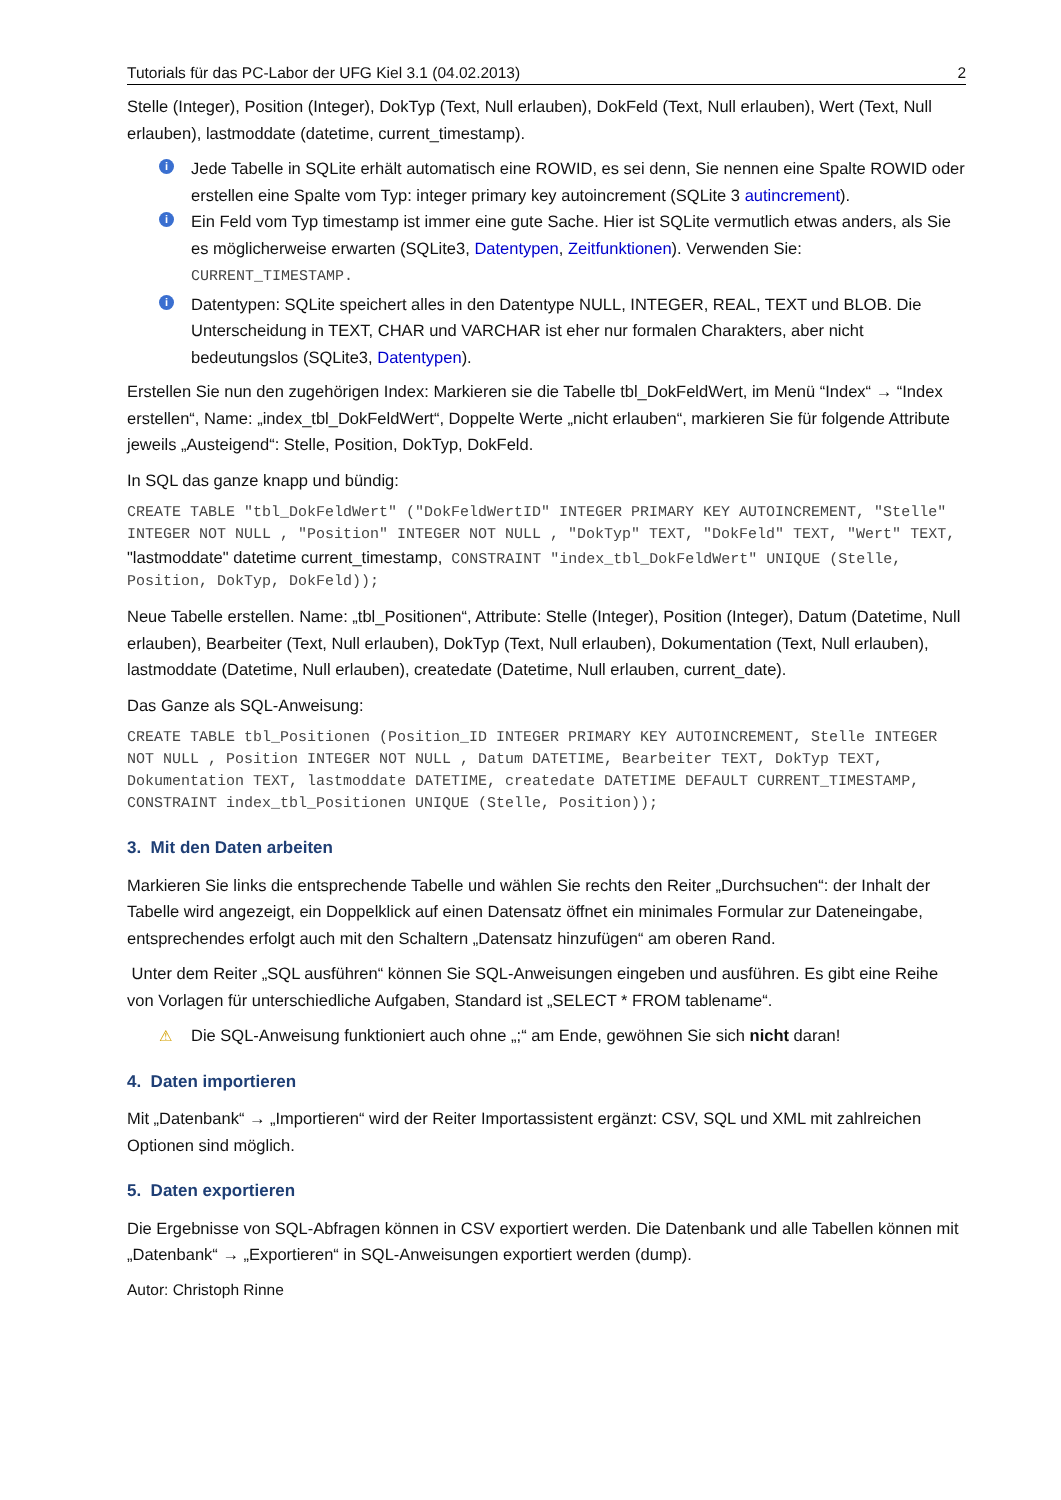Tutorials für das PC-Labor der UFG Kiel 3.1 (04.02.2013) 2
Stelle (Integer), Position (Integer), DokTyp (Text, Null erlauben), DokFeld (Text, Null erlauben), Wert (Text, Null erlauben), lastmoddate (datetime, current_timestamp).
i Jede Tabelle in SQLite erhält automatisch eine ROWID, es sei denn, Sie nennen eine Spalte ROWID oder erstellen eine Spalte vom Typ: integer primary key autoincrement (SQLite 3 autincrement).
i Ein Feld vom Typ timestamp ist immer eine gute Sache. Hier ist SQLite vermutlich etwas anders, als Sie es möglicherweise erwarten (SQLite3, Datentypen, Zeitfunktionen). Verwenden Sie: CURRENT_TIMESTAMP.
i Datentypen: SQLite speichert alles in den Datentype NULL, INTEGER, REAL, TEXT und BLOB. Die Unterscheidung in TEXT, CHAR und VARCHAR ist eher nur formalen Charakters, aber nicht bedeutungslos (SQLite3, Datentypen).
Erstellen Sie nun den zugehörigen Index: Markieren sie die Tabelle tbl_DokFeldWert, im Menü “Index“ → “Index erstellen“, Name: „index_tbl_DokFeldWert“, Doppelte Werte „nicht erlauben“, markieren Sie für folgende Attribute jeweils „Austeigend“: Stelle, Position, DokTyp, DokFeld.
In SQL das ganze knapp und bündig:
CREATE TABLE "tbl_DokFeldWert" ("DokFeldWertID" INTEGER PRIMARY KEY AUTOINCREMENT, "Stelle" INTEGER NOT NULL , "Position" INTEGER NOT NULL , "DokTyp" TEXT, "DokFeld" TEXT, "Wert" TEXT, "lastmoddate" datetime current_timestamp, CONSTRAINT "index_tbl_DokFeldWert" UNIQUE (Stelle, Position, DokTyp, DokFeld));
Neue Tabelle erstellen. Name: „tbl_Positionen“, Attribute: Stelle (Integer), Position (Integer), Datum (Datetime, Null erlauben), Bearbeiter (Text, Null erlauben), DokTyp (Text, Null erlauben), Dokumentation (Text, Null erlauben), lastmoddate (Datetime, Null erlauben), createdate (Datetime, Null erlauben, current_date).
Das Ganze als SQL-Anweisung:
CREATE TABLE tbl_Positionen (Position_ID INTEGER PRIMARY KEY AUTOINCREMENT, Stelle INTEGER NOT NULL , Position INTEGER NOT NULL , Datum DATETIME, Bearbeiter TEXT, DokTyp TEXT, Dokumentation TEXT, lastmoddate DATETIME, createdate DATETIME DEFAULT CURRENT_TIMESTAMP, CONSTRAINT index_tbl_Positionen UNIQUE (Stelle, Position));
3. Mit den Daten arbeiten
Markieren Sie links die entsprechende Tabelle und wählen Sie rechts den Reiter „Durchsuchen“: der Inhalt der Tabelle wird angezeigt, ein Doppelklick auf einen Datensatz öffnet ein minimales Formular zur Dateneingabe, entsprechendes erfolgt auch mit den Schaltern „Datensatz hinzufügen“ am oberen Rand.
Unter dem Reiter „SQL ausführen“ können Sie SQL-Anweisungen eingeben und ausführen. Es gibt eine Reihe von Vorlagen für unterschiedliche Aufgaben, Standard ist „SELECT * FROM tablename“.
⚠ Die SQL-Anweisung funktioniert auch ohne „;“ am Ende, gewöhnen Sie sich nicht daran!
4. Daten importieren
Mit „Datenbank“ → „Importieren“ wird der Reiter Importassistent ergänzt: CSV, SQL und XML mit zahlreichen Optionen sind möglich.
5. Daten exportieren
Die Ergebnisse von SQL-Abfragen können in CSV exportiert werden. Die Datenbank und alle Tabellen können mit „Datenbank“ → „Exportieren“ in SQL-Anweisungen exportiert werden (dump).
Autor: Christoph Rinne